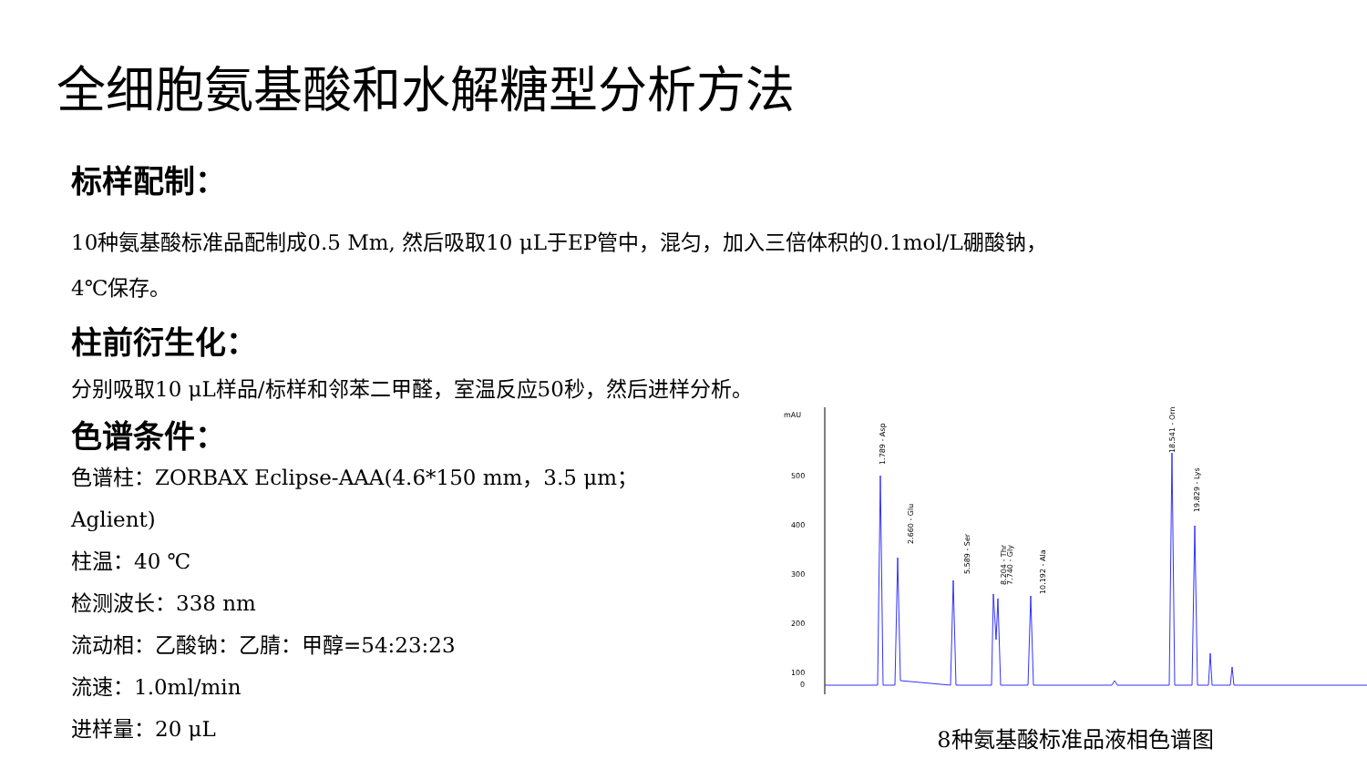全细胞氨基酸和水解糖型分析方法
标样配制：
10种氨基酸标准品配制成0.5 Mm, 然后吸取10 μL于EP管中，混匀，加入三倍体积的0.1mol/L硼酸钠，
4℃保存。
柱前衍生化：
分别吸取10 μL样品/标样和邻苯二甲醛，室温反应50秒，然后进样分析。
色谱条件：
色谱柱：ZORBAX Eclipse-AAA(4.6*150 mm，3.5 μm；Aglient)
柱温：40 ℃
检测波长：338 nm
流动相：乙酸钠：乙腈：甲醇=54:23:23
流速：1.0ml/min
进样量：20 μL
mAU
500
400
300
200
100
0
1.789 - Asp
2.660 - Glu
5.589 - Ser
7.740 - Gly
8.204 - Thr
10.192 - Ala
18.541 - Orn
19.829 - Lys
8种氨基酸标准品液相色谱图